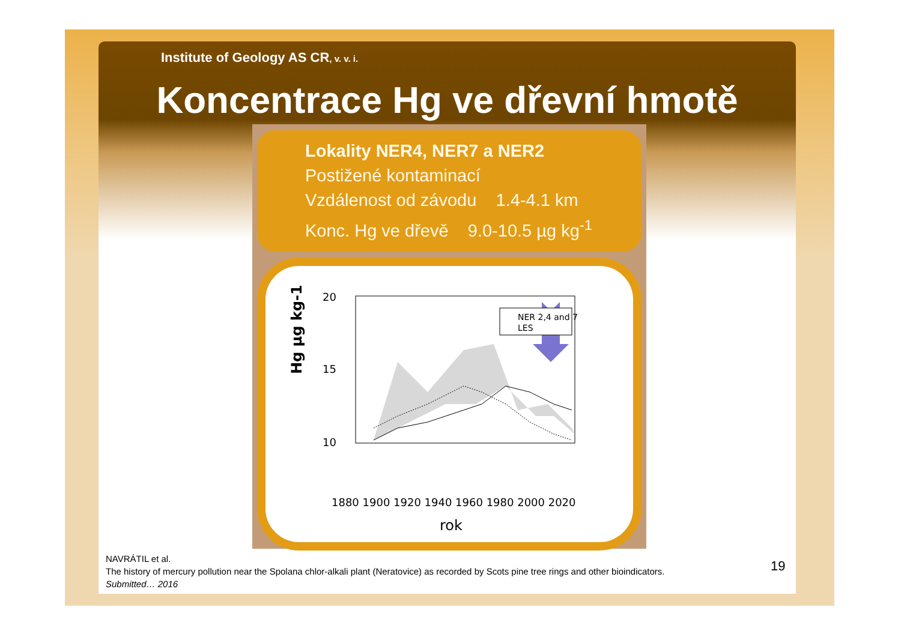Institute of Geology AS CR, v. v. i.
Koncentrace Hg ve dřevní hmotě
Lokality NER4, NER7 a NER2
Postižené kontaminací
Vzdálenost od závodu 1.4-4.1 km
Konc. Hg ve dřevě 9.0-10.5 µg kg<sup>-1</sup>
Hg µg kg-1
20
15
10
0
NER 2,4 and 7
LES
1880 1900 1920 1940 1960 1980 2000 2020
rok
NAVRÁTIL et al.
The history of mercury pollution near the Spolana chlor-alkali plant (Neratovice) as recorded by Scots pine tree rings and other bioindicators.
Submitted… 2016
19